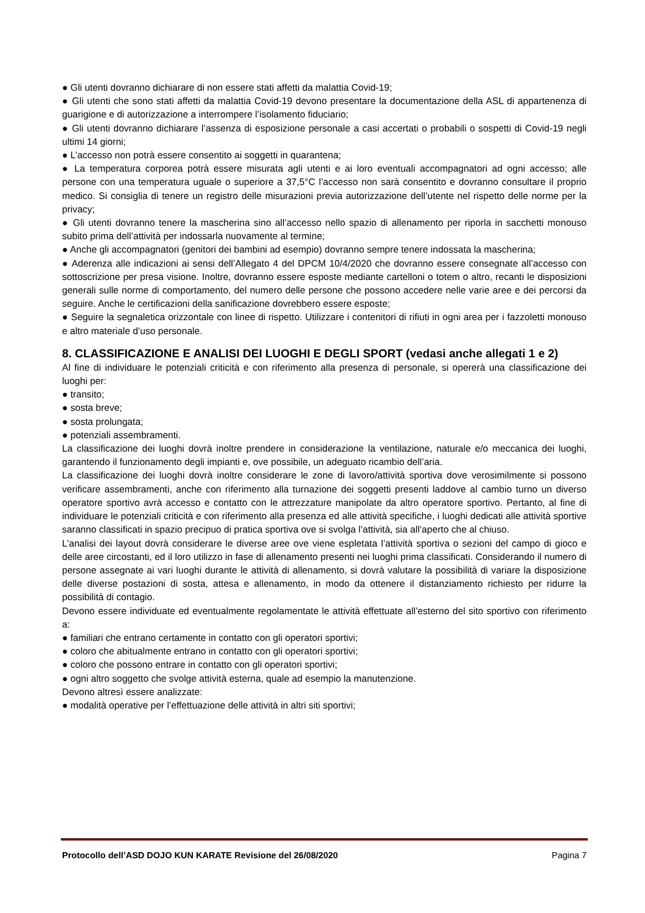● Gli utenti dovranno dichiarare di non essere stati affetti da malattia Covid-19;
● Gli utenti che sono stati affetti da malattia Covid-19 devono presentare la documentazione della ASL di appartenenza di guarigione e di autorizzazione a interrompere l’isolamento fiduciario;
● Gli utenti dovranno dichiarare l’assenza di esposizione personale a casi accertati o probabili o sospetti di Covid-19 negli ultimi 14 giorni;
● L’accesso non potrà essere consentito ai soggetti in quarantena;
● La temperatura corporea potrà essere misurata agli utenti e ai loro eventuali accompagnatori ad ogni accesso; alle persone con una temperatura uguale o superiore a 37,5°C l’accesso non sarà consentito e dovranno consultare il proprio medico. Si consiglia di tenere un registro delle misurazioni previa autorizzazione dell’utente nel rispetto delle norme per la privacy;
● Gli utenti dovranno tenere la mascherina sino all’accesso nello spazio di allenamento per riporla in sacchetti monouso subito prima dell’attività per indossarla nuovamente al termine;
● Anche gli accompagnatori (genitori dei bambini ad esempio) dovranno sempre tenere indossata la mascherina;
● Aderenza alle indicazioni ai sensi dell’Allegato 4 del DPCM 10/4/2020 che dovranno essere consegnate all’accesso con sottoscrizione per presa visione. Inoltre, dovranno essere esposte mediante cartelloni o totem o altro, recanti le disposizioni generali sulle norme di comportamento, del numero delle persone che possono accedere nelle varie aree e dei percorsi da seguire. Anche le certificazioni della sanificazione dovrebbero essere esposte;
● Seguire la segnaletica orizzontale con linee di rispetto. Utilizzare i contenitori di rifiuti in ogni area per i fazzoletti monouso e altro materiale d’uso personale.
8. CLASSIFICAZIONE E ANALISI DEI LUOGHI E DEGLI SPORT (vedasi anche allegati 1 e 2)
Al fine di individuare le potenziali criticità e con riferimento alla presenza di personale, si opererà una classificazione dei luoghi per:
● transito;
● sosta breve;
● sosta prolungata;
● potenziali assembramenti.
La classificazione dei luoghi dovrà inoltre prendere in considerazione la ventilazione, naturale e/o meccanica dei luoghi, garantendo il funzionamento degli impianti e, ove possibile, un adeguato ricambio dell’aria.
La classificazione dei luoghi dovrà inoltre considerare le zone di lavoro/attività sportiva dove verosimilmente si possono verificare assembramenti, anche con riferimento alla turnazione dei soggetti presenti laddove al cambio turno un diverso operatore sportivo avrà accesso e contatto con le attrezzature manipolate da altro operatore sportivo. Pertanto, al fine di individuare le potenziali criticità e con riferimento alla presenza ed alle attività specifiche, i luoghi dedicati alle attività sportive saranno classificati in spazio precipuo di pratica sportiva ove si svolga l’attività, sia all’aperto che al chiuso.
L’analisi dei layout dovrà considerare le diverse aree ove viene espletata l’attività sportiva o sezioni del campo di gioco e delle aree circostanti, ed il loro utilizzo in fase di allenamento presenti nei luoghi prima classificati. Considerando il numero di persone assegnate ai vari luoghi durante le attività di allenamento, si dovrà valutare la possibilità di variare la disposizione delle diverse postazioni di sosta, attesa e allenamento, in modo da ottenere il distanziamento richiesto per ridurre la possibilità di contagio.
Devono essere individuate ed eventualmente regolamentate le attività effettuate all’esterno del sito sportivo con riferimento a:
● familiari che entrano certamente in contatto con gli operatori sportivi;
● coloro che abitualmente entrano in contatto con gli operatori sportivi;
● coloro che possono entrare in contatto con gli operatori sportivi;
● ogni altro soggetto che svolge attività esterna, quale ad esempio la manutenzione.
Devono altresì essere analizzate:
● modalità operative per l’effettuazione delle attività in altri siti sportivi;
Protocollo dell’ASD DOJO KUN KARATE Revisione del 26/08/2020 Pagina 7